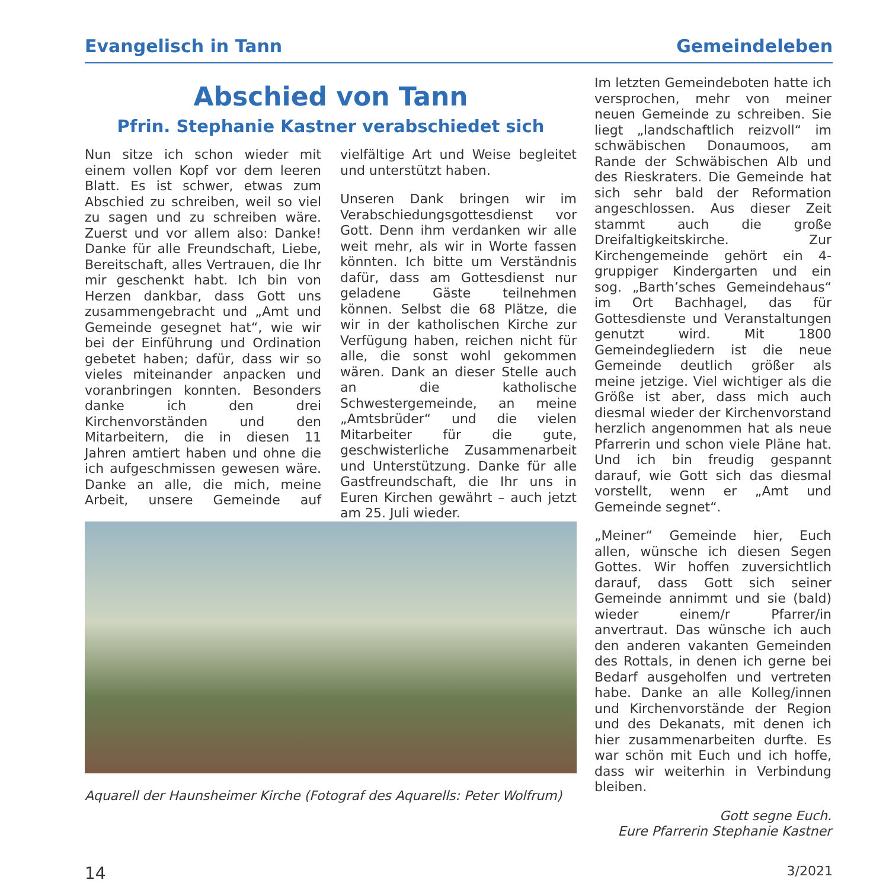Evangelisch in Tann Gemeindeleben
Abschied von Tann
Pfrin. Stephanie Kastner verabschiedet sich
Nun sitze ich schon wieder mit einem vollen Kopf vor dem leeren Blatt. Es ist schwer, etwas zum Abschied zu schreiben, weil so viel zu sagen und zu schreiben wäre. Zuerst und vor allem also: Danke! Danke für alle Freundschaft, Liebe, Bereitschaft, alles Vertrauen, die Ihr mir geschenkt habt. Ich bin von Herzen dankbar, dass Gott uns zusammengebracht und „Amt und Gemeinde gesegnet hat“, wie wir bei der Einführung und Ordination gebetet haben; dafür, dass wir so vieles miteinander anpacken und voranbringen konnten. Besonders danke ich den drei Kirchenvorständen und den Mitarbeitern, die in diesen 11 Jahren amtiert haben und ohne die ich aufgeschmissen gewesen wäre. Danke an alle, die mich, meine Arbeit, unsere Gemeinde auf vielfältige Art und Weise begleitet und unterstützt haben.
Unseren Dank bringen wir im Verabschiedungsgottesdienst vor Gott. Denn ihm verdanken wir alle weit mehr, als wir in Worte fassen könnten. Ich bitte um Verständnis dafür, dass am Gottesdienst nur geladene Gäste teilnehmen können. Selbst die 68 Plätze, die wir in der katholischen Kirche zur Verfügung haben, reichen nicht für alle, die sonst wohl gekommen wären. Dank an dieser Stelle auch an die katholische Schwestergemeinde, an meine „Amtsbrüder“ und die vielen Mitarbeiter für die gute, geschwisterliche Zusammenarbeit und Unterstützung. Danke für alle Gastfreundschaft, die Ihr uns in Euren Kirchen gewährt – auch jetzt am 25. Juli wieder.
Aquarell der Haunsheimer Kirche (Fotograf des Aquarells: Peter Wolfrum)
Im letzten Gemeindeboten hatte ich versprochen, mehr von meiner neuen Gemeinde zu schreiben. Sie liegt „landschaftlich reizvoll“ im schwäbischen Donaumoos, am Rande der Schwäbischen Alb und des Rieskraters. Die Gemeinde hat sich sehr bald der Reformation angeschlossen. Aus dieser Zeit stammt auch die große Dreifaltigkeitskirche. Zur Kirchengemeinde gehört ein 4-gruppiger Kindergarten und ein sog. „Barth’sches Gemeindehaus“ im Ort Bachhagel, das für Gottesdienste und Veranstaltungen genutzt wird. Mit 1800 Gemeindegliedern ist die neue Gemeinde deutlich größer als meine jetzige. Viel wichtiger als die Größe ist aber, dass mich auch diesmal wieder der Kirchenvorstand herzlich angenommen hat als neue Pfarrerin und schon viele Pläne hat. Und ich bin freudig gespannt darauf, wie Gott sich das diesmal vorstellt, wenn er „Amt und Gemeinde segnet“.
„Meiner“ Gemeinde hier, Euch allen, wünsche ich diesen Segen Gottes. Wir hoffen zuversichtlich darauf, dass Gott sich seiner Gemeinde annimmt und sie (bald) wieder einem/r Pfarrer/in anvertraut. Das wünsche ich auch den anderen vakanten Gemeinden des Rottals, in denen ich gerne bei Bedarf ausgeholfen und vertreten habe. Danke an alle Kolleg/innen und Kirchenvorstände der Region und des Dekanats, mit denen ich hier zusammenarbeiten durfte. Es war schön mit Euch und ich hoffe, dass wir weiterhin in Verbindung bleiben.
Gott segne Euch.
Eure Pfarrerin Stephanie Kastner
14 3/2021